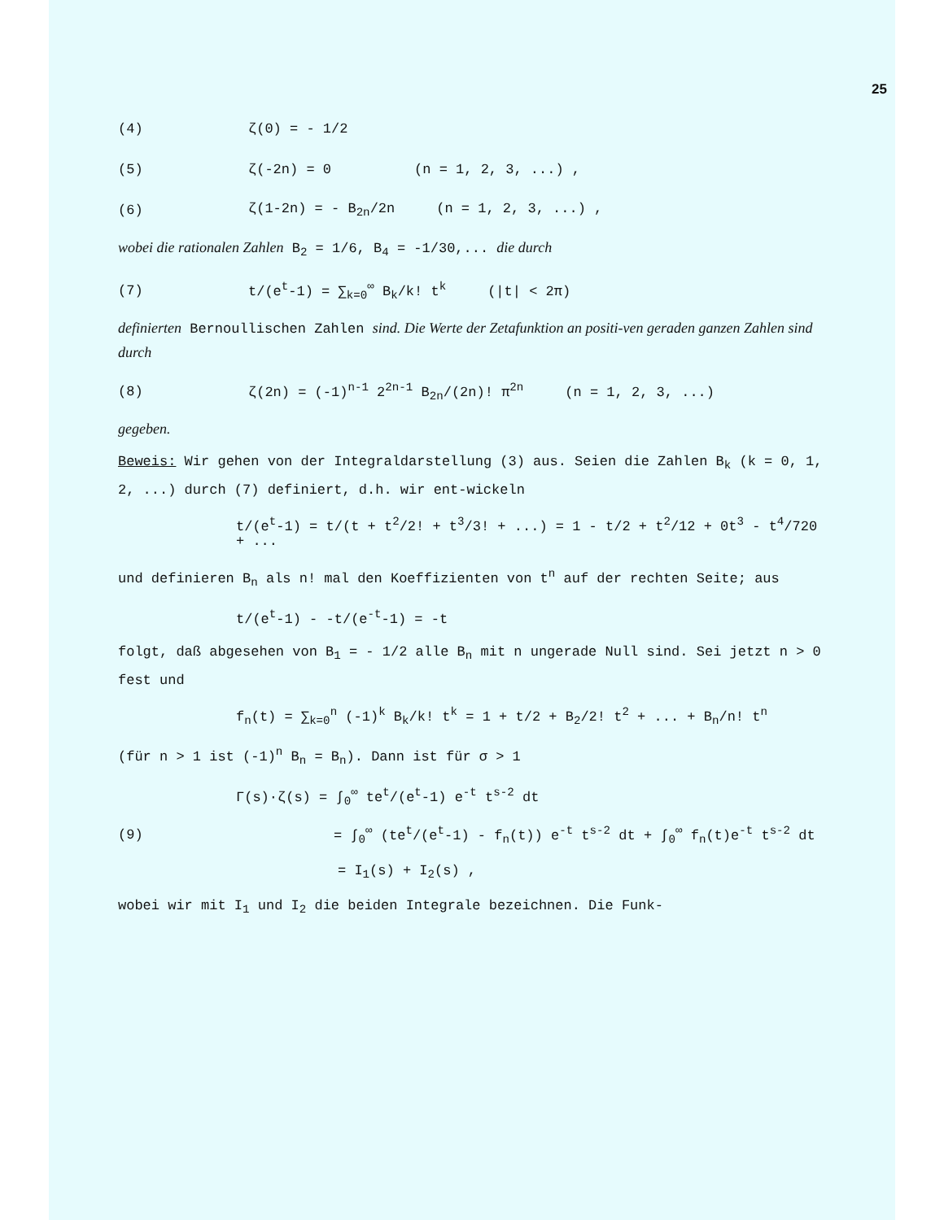25
(4) ζ(0) = - 1/2
(5) ζ(-2n) = 0 (n = 1, 2, 3, ...) ,
(6) ζ(1-2n) = - B<sub>2n</sub>/2n (n = 1, 2, 3, ...) ,
wobei die rationalen Zahlen B<sub>2</sub> = 1/6, B<sub>4</sub> = -1/30,... die durch
(7) t/(e<sup>t</sup>-1) = ∑<sub>k=0</sub><sup>∞</sup> B<sub>k</sub>/k! t<sup>k</sup> (|t| < 2π)
definierten Bernoullischen Zahlen sind. Die Werte der Zetafunktion an positi-ven geraden ganzen Zahlen sind durch
(8) ζ(2n) = (-1)<sup>n-1</sup> 2<sup>2n-1</sup> B<sub>2n</sub>/(2n)! π<sup>2n</sup> (n = 1, 2, 3, ...)
gegeben.
Beweis: Wir gehen von der Integraldarstellung (3) aus. Seien die Zahlen B<sub>k</sub> (k = 0, 1, 2, ...) durch (7) definiert, d.h. wir ent-wickeln
t/(e<sup>t</sup>-1) = t/(t + t<sup>2</sup>/2! + t<sup>3</sup>/3! + ...) = 1 - t/2 + t<sup>2</sup>/12 + 0t<sup>3</sup> - t<sup>4</sup>/720 + ...
und definieren B<sub>n</sub> als n! mal den Koeffizienten von t<sup>n</sup> auf der rechten Seite; aus
t/(e<sup>t</sup>-1) - -t/(e<sup>-t</sup>-1) = -t
folgt, daß abgesehen von B<sub>1</sub> = - 1/2 alle B<sub>n</sub> mit n ungerade Null sind. Sei jetzt n > 0 fest und
f<sub>n</sub>(t) = ∑<sub>k=0</sub><sup>n</sup> (-1)<sup>k</sup> B<sub>k</sub>/k! t<sup>k</sup> = 1 + t/2 + B<sub>2</sub>/2! t<sup>2</sup> + ... + B<sub>n</sub>/n! t<sup>n</sup>
(für n > 1 ist (-1)<sup>n</sup> B<sub>n</sub> = B<sub>n</sub>). Dann ist für σ > 1
Γ(s)·ζ(s) = ∫<sub>0</sub><sup>∞</sup> te<sup>t</sup>/(e<sup>t</sup>-1) e<sup>-t</sup> t<sup>s-2</sup> dt
(9) = ∫<sub>0</sub><sup>∞</sup> (te<sup>t</sup>/(e<sup>t</sup>-1) - f<sub>n</sub>(t)) e<sup>-t</sup> t<sup>s-2</sup> dt + ∫<sub>0</sub><sup>∞</sup> f<sub>n</sub>(t)e<sup>-t</sup> t<sup>s-2</sup> dt
= I<sub>1</sub>(s) + I<sub>2</sub>(s) ,
wobei wir mit I<sub>1</sub> und I<sub>2</sub> die beiden Integrale bezeichnen. Die Funk-